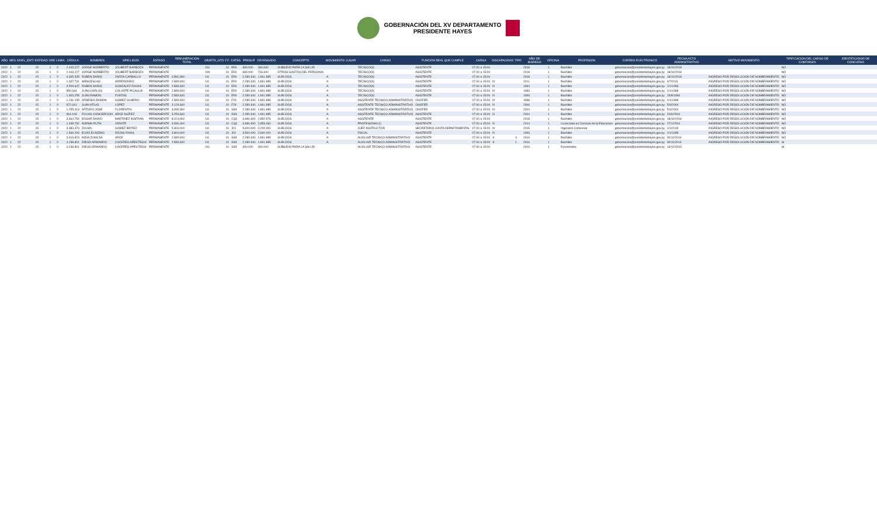GOBERNACIÓN DEL XV DEPARTAMENTO
PRESIDENTE HAYES
| AÑO | MES | NIVEL_ENTI | ENTIDAD | OEE | LINEA | CEDULA | NOMBRES | APELLIDOS | ESTADO | REMUNERACION TOTAL | OBJETO_GTO | F.F. | CATEG | PRESUP | DEVENGADO | CONCEPTO | MOVIMIENTO | LUGAR | CARGO | FUNCION REAL QUE CUMPLE | CARGA | DISCAPACIDAD | TIPO | AÑO DE INGRESO | OFICINA | PROFESION | CORREO ELECTRONICO | FECHA ACTO ADMINISTRATIVO | MOTIVO MOVIMIENTO | TIPIFICACION DEL CARGO DE CONFIANZA | IDENTIFICADOR DE CONCURSO |
| --- | --- | --- | --- | --- | --- | --- | --- | --- | --- | --- | --- | --- | --- | --- | --- | --- | --- | --- | --- | --- | --- | --- | --- | --- | --- | --- | --- | --- | --- | --- | --- |
| 2022 | 1 | 22 | 15 | 1 | 0 | 2.443.227 | JORGE NORBERTO | JOUBERT BARBOZA | PERMANENTE | | 191 | 10 | E59 | 300.000 | 300.000 | SUBSIDIO PARA LA SALUD | | | TECNICO(II) | ASISTENTE | 07:00 a 15:00 | | | 2018 | 1 | Bachiller | gobernacion@presidentehayes.gov.py | 18/10/2018 | | NO | |
| 2022 | 1 | 22 | 15 | 1 | 0 | 2.443.227 | JORGE NORBERTO | JOUBERT BARBOZA | PERMANENTE | | 199 | 10 | E59 | 865.000 | 726.600 | OTROS GASTOS DEL PERSONAL | | | TECNICO(II) | ASISTENTE | 07:00 a 15:00 | | | 2018 | 1 | Bachiller | gobernacion@presidentehayes.gov.py | 18/10/2018 | | NO | |
| 2022 | 1 | 22 | 15 | 1 | 0 | 4.365.545 | RUBEN DARIO | ZARZA CARBALLO | PERMANENTE | 4.560.380 | 111 | 10 | E59 | 2.289.340 | 1.841.985 | SUELDOS | A | | TECNICO(II) | ASISTENTE | 07:00 a 15:00 | | | 2018 | 1 | Bachiller | gobernacion@presidentehayes.gov.py | 18/10/2018 | INGRESO POR RESOLUCION DE NOMBRAMIENTO | NO | |
| 2022 | 1 | 22 | 15 | 1 | 0 | 1.337.731 | WENCESLAO | ARREDONDO | PERMANENTE | 2.589.340 | 111 | 10 | E59 | 2.289.340 | 1.841.985 | SUELDOS | A | | TECNICO(II) | ASISTENTE | 07:00 a 15:00 | N | | 2011 | 1 | Bachiller | gobernacion@presidentehayes.gov.py | 4/7/2011 | INGRESO POR RESOLUCION DE NOMBRAMIENTO | NO | |
| 2022 | 1 | 22 | 15 | 1 | 0 | 3.509.647 | RUBEN DARIO | GONZALEZ ROJAS | PERMANENTE | 2.589.340 | 111 | 10 | E59 | 2.289.340 | 1.841.985 | SUELDOS | A | | TECNICO(II) | ASISTENTE | 07:00 a 15:00 | N | | 1994 | 1 | Bachiller | gobernacion@presidentehayes.gov.py | 1/1/1993 | INGRESO POR RESOLUCION DE NOMBRAMIENTO | NO | |
| 2022 | 1 | 22 | 15 | 1 | 0 | 850.646 | JUAN CARLOS | COLARTE PICAGUA | PERMANENTE | 2.889.340 | 111 | 10 | E59 | 2.289.340 | 1.841.985 | SUELDOS | A | | TECNICO(II) | ASISTENTE | 07:00 a 15:00 | N | | 1993 | 1 | Bachiller | gobernacion@presidentehayes.gov.py | 1/1/1998 | INGRESO POR RESOLUCION DE NOMBRAMIENTO | NO | |
| 2022 | 1 | 22 | 15 | 1 | 0 | 1.303.255 | JUAN RAMON | FLEITAS | PERMANENTE | 2.589.340 | 111 | 10 | E59 | 2.289.340 | 1.841.985 | SUELDOS | A | | TECNICO(II) | ASISTENTE | 07:00 a 15:00 | N | | 1993 | 1 | Bachiller | gobernacion@presidentehayes.gov.py | 15/8/1993 | INGRESO POR RESOLUCION DE NOMBRAMIENTO | NO | |
| 2022 | 1 | 22 | 15 | 1 | 0 | 1.231.195 | ARSENIO RAMON | GOMEZ OLMEDO | PERMANENTE | 2.589.340 | 111 | 10 | F29 | 2.289.340 | 1.841.985 | SUELDOS | A | | ASISTENTE TECNICO ADMINISTRATIVO | CHOFER | 07:00 a 15:00 | N | | 1998 | 1 | Bachiller | gobernacion@presidentehayes.gov.py | 1/1/1998 | INGRESO POR RESOLUCION DE NOMBRAMIENTO | NO | |
| 2022 | 1 | 22 | 15 | 1 | 0 | 972.641 | JUAN ATILIO | LOPEZ | PERMANENTE | 3.129.340 | 111 | 10 | F29 | 2.289.340 | 1.841.985 | SUELDOS | A | | ASISTENTE TECNICO ADMINISTRATIVO | CHOFER | 07:00 a 15:00 | N | | 2006 | 1 | Bachiller | gobernacion@presidentehayes.gov.py | 5/4/2004 | INGRESO POR RESOLUCION DE NOMBRAMIENTO | NO | |
| 2022 | 1 | 22 | 15 | 1 | 0 | 1.255.413 | ARTURO JOSE | FLORENTIN | PERMANENTE | 3.095.380 | 111 | 10 | G69 | 2.289.340 | 1.841.985 | SUELDOS | A | | ASISTENTE TECNICO ADMINISTRATIVO | CHOFER | 07:00 a 15:00 | N | | 2004 | 1 | Bachiller | gobernacion@presidentehayes.gov.py | 5/4/2004 | INGRESO POR RESOLUCION DE NOMBRAMIENTO | NO | |
| 2022 | 1 | 22 | 15 | 1 | 0 | 961.018 | FULVIO CONCEPCION | ARCE NUÃ'EZ | PERMANENTE | 3.259.340 | 111 | 10 | G69 | 2.289.340 | 1.841.985 | SUELDOS | A | | ASISTENTE TECNICO ADMINISTRATIVO | ASISTENTE | 07:00 a 15:00 | N | | 2004 | 1 | Bachiller | gobernacion@presidentehayes.gov.py | 24/6/2004 | INGRESO POR RESOLUCION DE NOMBRAMIENTO | NO | |
| 2022 | 1 | 22 | 15 | 1 | 0 | 3.664.754 | EDGAR DARIO | MARTINEZ INSFRAN | PERMANENTE | 8.024.060 | 111 | 10 | CQ1 | 3.396.400 | 2.852.976 | SUELDOS | A | | ASISTENTE | ASISTENTE | 07:00 a 15:00 | | | 2018 | 1 | Bachiller | gobernacion@presidentehayes.gov.py | 18/10/2018 | INGRESO POR RESOLUCION DE NOMBRAMIENTO | NO | |
| 2022 | 1 | 22 | 15 | 1 | 0 | 1.438.732 | NORMA RUTH | ZARATE | PERMANENTE | 3.696.400 | 111 | 10 | CQ1 | 3.396.400 | 2.853.060 | SUELDOS | A | | PROFESIONAL(I) | ASISTENTE | 07:00 a 15:00 | N | | 2014 | 1 | Licenciada en Ciencias de la Educacion | gobernacion@presidentehayes.gov.py | 27/1/2004 | INGRESO POR RESOLUCION DE NOMBRAMIENTO | NO | |
| 2022 | 1 | 22 | 15 | 1 | 0 | 3.383.373 | ZULMA | GOMEZ BRITEZ | PERMANENTE | 5.300.000 | 111 | 10 | J01 | 5.000.000 | 4.200.000 | SUELDOS | A | | JUEZ INSTRUCTOR | SECRETARIO JUNTA DEPARTAMENTAL | 07:00 a 15:00 | N | | 2015 | 1 | Ingeniero Comercial | gobernacion@presidentehayes.gov.py | 1/1/2015 | INGRESO POR RESOLUCION DE NOMBRAMIENTO | NO | |
| 2022 | 1 | 22 | 15 | 1 | 0 | 1.566.200 | ELVIO EUGENIO | ROJAS RIVAS | PERMANENTE | 3.800.000 | 111 | 10 | J02 | 3.500.000 | 2.940.000 | SUELDOS | A | | FISCAL | ASISTENTE | 07:00 a 15:00 | N | | 1993 | 1 | Bachiller | gobernacion@presidentehayes.gov.py | 1/1/1998 | INGRESO POR RESOLUCION DE NOMBRAMIENTO | NO | |
| 2022 | 1 | 22 | 15 | 1 | 0 | 3.419.823 | NIDIA ZUNILDA | ARCE | PERMANENTE | 2.589.340 | 111 | 10 | G69 | 2.289.340 | 1.841.985 | SUELDOS | A | | AUXILIAR TECNICO ADMINISTRATIVO | ASISTENTE | 07:00 a 15:00 | S | 4 | 2016 | 1 | Bachiller | gobernacion@presidentehayes.gov.py | 30/11/2016 | INGRESO POR RESOLUCION DE NOMBRAMIENTO | NO | |
| 2022 | 1 | 22 | 15 | 1 | 0 | 4.238.801 | DIEGO ARMANDO | CACERES APESTEGUI | PERMANENTE | 2.589.340 | 111 | 10 | G69 | 2.289.340 | 1.841.985 | SUELDOS | A | | AUXILIAR TECNICO ADMINISTRATIVO | ASISTENTE | 07:00 a 15:00 | S | 1 | 2016 | 1 | Bachiller | gobernacion@presidentehayes.gov.py | 30/11/2016 | INGRESO POR RESOLUCION DE NOMBRAMIENTO | SI | |
| 2022 | 1 | 22 | 15 | 1 | 0 | 4.238.801 | DIEGO ARMANDO | CACERES APESTEGUI | PERMANENTE | | 191 | 10 | G69 | 300.000 | 300.000 | SUBSIDIO PARA LA SALUD | | | AUXILIAR TECNICO ADMINISTRATIVO | ASISTENTE | 07:00 a 15:00 | | | 2016 | 1 | Economista | gobernacion@presidentehayes.gov.py | 13/12/2016 | | SI | |